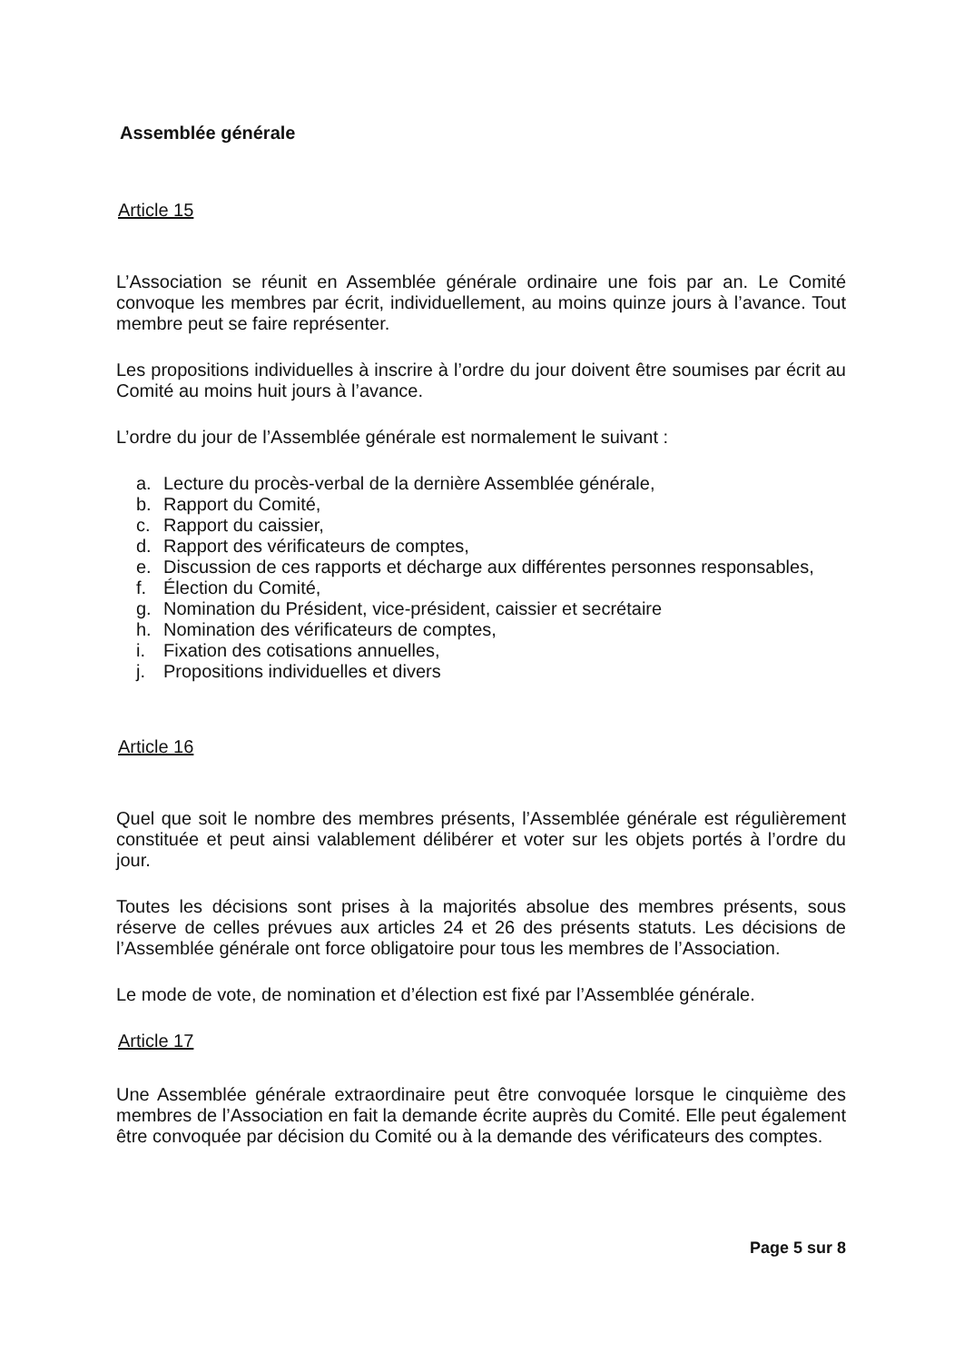Assemblée générale
Article 15
L’Association se réunit en Assemblée générale ordinaire une fois par an. Le Comité convoque les membres par écrit, individuellement, au moins quinze jours à l’avance. Tout membre peut se faire représenter.
Les propositions individuelles à inscrire à l’ordre du jour doivent être soumises par écrit au Comité au moins huit jours à l’avance.
L’ordre du jour de l’Assemblée générale est normalement le suivant :
a. Lecture du procès-verbal de la dernière Assemblée générale,
b. Rapport du Comité,
c. Rapport du caissier,
d. Rapport des vérificateurs de comptes,
e. Discussion de ces rapports et décharge aux différentes personnes responsables,
f. Élection du Comité,
g. Nomination du Président, vice-président, caissier et secrétaire
h. Nomination des vérificateurs de comptes,
i. Fixation des cotisations annuelles,
j. Propositions individuelles et divers
Article 16
Quel que soit le nombre des membres présents, l’Assemblée générale est régulièrement constituée et peut ainsi valablement délibérer et voter sur les objets portés à l’ordre du jour.
Toutes les décisions sont prises à la majorités absolue des membres présents, sous réserve de celles prévues aux articles 24 et 26 des présents statuts. Les décisions de l’Assemblée générale ont force obligatoire pour tous les membres de l’Association.
Le mode de vote, de nomination et d’élection est fixé par l’Assemblée générale.
Article 17
Une Assemblée générale extraordinaire peut être convoquée lorsque le cinquième des membres de l’Association en fait la demande écrite auprès du Comité. Elle peut également être convoquée par décision du Comité ou à la demande des vérificateurs des comptes.
Page 5 sur 8